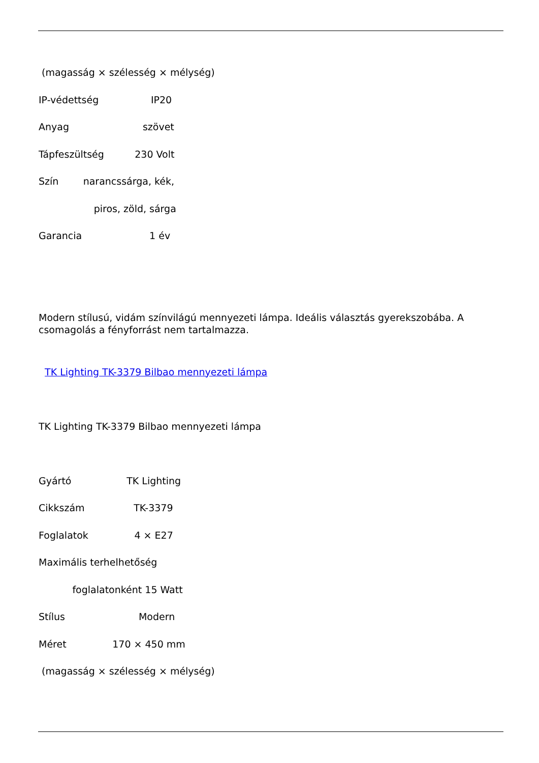(magasság × szélesség × mélység)
IP-védettség IP20
Anyag szövet
Tápfeszültség 230 Volt
Szín narancssárga, kék,
piros, zöld, sárga
Garancia 1 év
Modern stílusú, vidám színvilágú mennyezeti lámpa. Ideális választás gyerekszobába. A csomagolás a fényforrást nem tartalmazza.
TK Lighting TK-3379 Bilbao mennyezeti lámpa
TK Lighting TK-3379 Bilbao mennyezeti lámpa
Gyártó TK Lighting
Cikkszám TK-3379
Foglalatok 4 × E27
Maximális terhelhetőség
foglalatonként 15 Watt
Stílus Modern
Méret 170 × 450 mm
(magasság × szélesség × mélység)